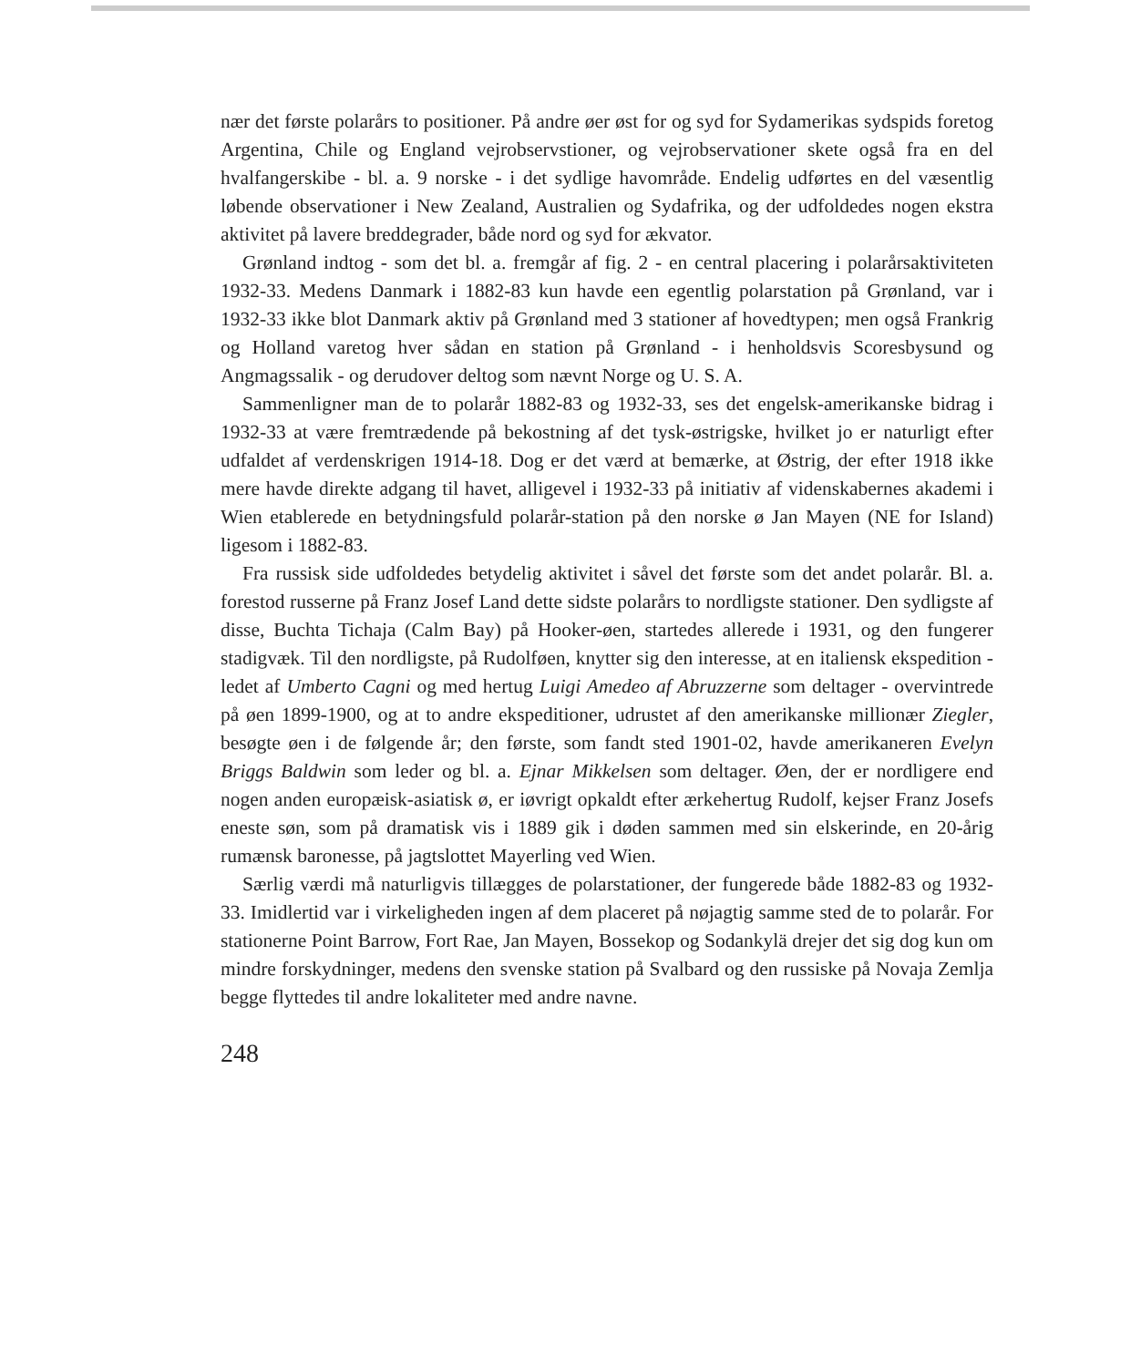nær det første polarårs to positioner. På andre øer øst for og syd for Sydamerikas sydspids foretog Argentina, Chile og England vejrobservstioner, og vejrobservationer skete også fra en del hvalfangerskibe - bl. a. 9 norske - i det sydlige havområde. Endelig udførtes en del væsentlig løbende observationer i New Zealand, Australien og Sydafrika, og der udfoldedes nogen ekstra aktivitet på lavere breddegrader, både nord og syd for ækvator.
Grønland indtog - som det bl. a. fremgår af fig. 2 - en central placering i polarårsaktiviteten 1932-33. Medens Danmark i 1882-83 kun havde een egentlig polarstation på Grønland, var i 1932-33 ikke blot Danmark aktiv på Grønland med 3 stationer af hovedtypen; men også Frankrig og Holland varetog hver sådan en station på Grønland - i henholdsvis Scoresbysund og Angmagssalik - og derudover deltog som nævnt Norge og U. S. A.
Sammenligner man de to polarår 1882-83 og 1932-33, ses det engelsk-amerikanske bidrag i 1932-33 at være fremtrædende på bekostning af det tysk-østrigske, hvilket jo er naturligt efter udfaldet af verdenskrigen 1914-18. Dog er det værd at bemærke, at Østrig, der efter 1918 ikke mere havde direkte adgang til havet, alligevel i 1932-33 på initiativ af videnskabernes akademi i Wien etablerede en betydningsfuld polarår-station på den norske ø Jan Mayen (NE for Island) ligesom i 1882-83.
Fra russisk side udfoldedes betydelig aktivitet i såvel det første som det andet polarår. Bl. a. forestod russerne på Franz Josef Land dette sidste polarårs to nordligste stationer. Den sydligste af disse, Buchta Tichaja (Calm Bay) på Hooker-øen, startedes allerede i 1931, og den fungerer stadigvæk. Til den nordligste, på Rudolføen, knytter sig den interesse, at en italiensk ekspedition - ledet af Umberto Cagni og med hertug Luigi Amedeo af Abruzzerne som deltager - overvintrede på øen 1899-1900, og at to andre ekspeditioner, udrustet af den amerikanske millionær Ziegler, besøgte øen i de følgende år; den første, som fandt sted 1901-02, havde amerikaneren Evelyn Briggs Baldwin som leder og bl. a. Ejnar Mikkelsen som deltager. Øen, der er nordligere end nogen anden europæisk-asiatisk ø, er iøvrigt opkaldt efter ærkehertug Rudolf, kejser Franz Josefs eneste søn, som på dramatisk vis i 1889 gik i døden sammen med sin elskerinde, en 20-årig rumænsk baronesse, på jagtslottet Mayerling ved Wien.
Særlig værdi må naturligvis tillægges de polarstationer, der fungerede både 1882-83 og 1932-33. Imidlertid var i virkeligheden ingen af dem placeret på nøjagtig samme sted de to polarår. For stationerne Point Barrow, Fort Rae, Jan Mayen, Bossekop og Sodankylä drejer det sig dog kun om mindre forskydninger, medens den svenske station på Svalbard og den russiske på Novaja Zemlja begge flyttedes til andre lokaliteter med andre navne.
248